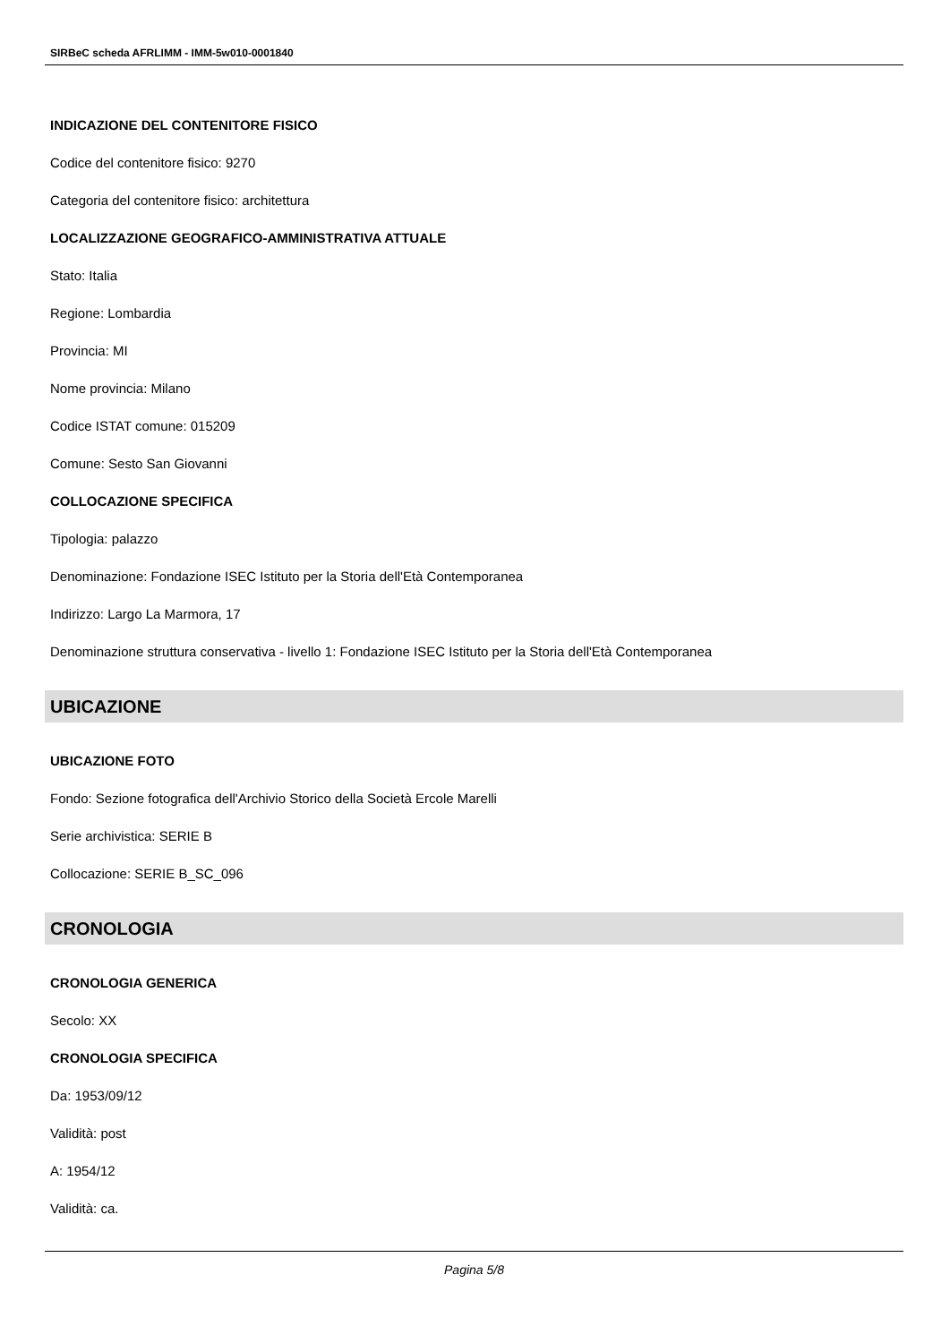SIRBeC scheda AFRLIMM - IMM-5w010-0001840
INDICAZIONE DEL CONTENITORE FISICO
Codice del contenitore fisico: 9270
Categoria del contenitore fisico: architettura
LOCALIZZAZIONE GEOGRAFICO-AMMINISTRATIVA ATTUALE
Stato: Italia
Regione: Lombardia
Provincia: MI
Nome provincia: Milano
Codice ISTAT comune: 015209
Comune: Sesto San Giovanni
COLLOCAZIONE SPECIFICA
Tipologia: palazzo
Denominazione: Fondazione ISEC Istituto per la Storia dell'Età Contemporanea
Indirizzo: Largo La Marmora, 17
Denominazione struttura conservativa - livello 1: Fondazione ISEC Istituto per la Storia dell'Età Contemporanea
UBICAZIONE
UBICAZIONE FOTO
Fondo: Sezione fotografica dell'Archivio Storico della Società Ercole Marelli
Serie archivistica: SERIE B
Collocazione: SERIE B_SC_096
CRONOLOGIA
CRONOLOGIA GENERICA
Secolo: XX
CRONOLOGIA SPECIFICA
Da: 1953/09/12
Validità: post
A: 1954/12
Validità: ca.
Pagina 5/8